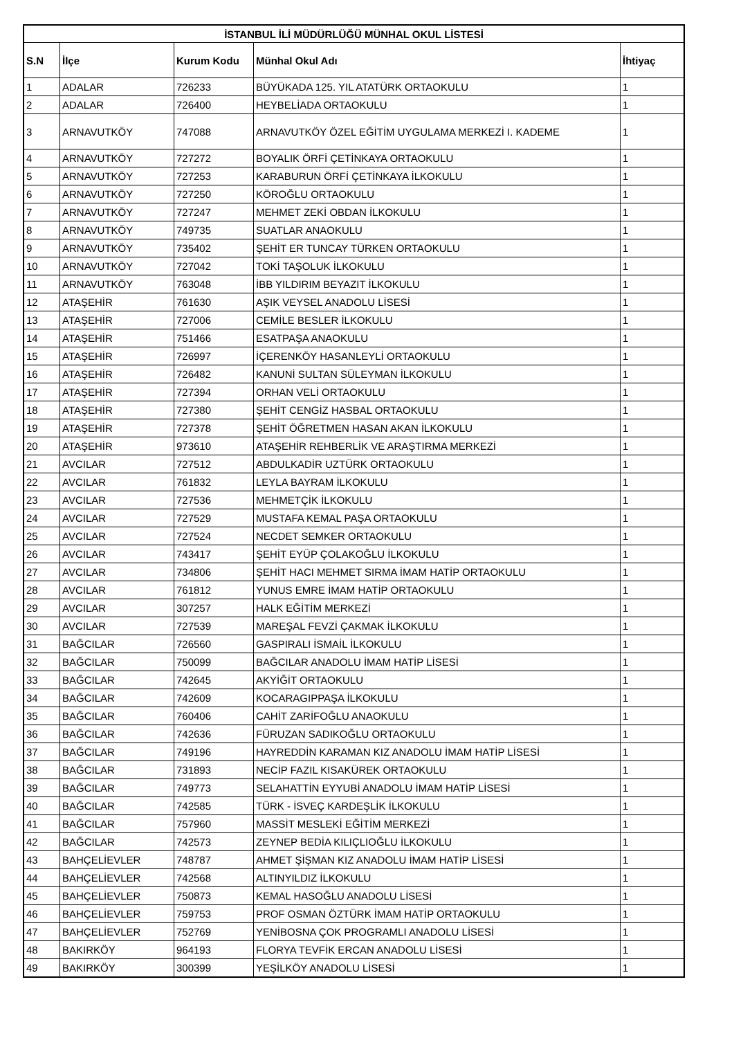| İSTANBUL İLİ MÜDÜRLÜĞÜ MÜNHAL OKUL LİSTESİ | | | | |
| --- | --- | --- | --- | --- |
| S.N | İlçe | Kurum Kodu | Münhal Okul Adı | İhtiyaç |
| 1 | ADALAR | 726233 | BÜYÜKADA 125. YIL ATATÜRK ORTAOKULU | 1 |
| 2 | ADALAR | 726400 | HEYBELİADA ORTAOKULU | 1 |
| 3 | ARNAVUTKÖY | 747088 | ARNAVUTKÖY ÖZEL EĞİTİM UYGULAMA MERKEZİ I. KADEME | 1 |
| 4 | ARNAVUTKÖY | 727272 | BOYALIK ÖRFİ ÇETİNKAYA ORTAOKULU | 1 |
| 5 | ARNAVUTKÖY | 727253 | KARABURUN ÖRFİ ÇETİNKAYA İLKOKULU | 1 |
| 6 | ARNAVUTKÖY | 727250 | KÖROĞLU ORTAOKULU | 1 |
| 7 | ARNAVUTKÖY | 727247 | MEHMET ZEKİ OBDAN İLKOKULU | 1 |
| 8 | ARNAVUTKÖY | 749735 | SUATLAR ANAOKULU | 1 |
| 9 | ARNAVUTKÖY | 735402 | ŞEHİT ER TUNCAY TÜRKEN ORTAOKULU | 1 |
| 10 | ARNAVUTKÖY | 727042 | TOKİ TAŞOLUK İLKOKULU | 1 |
| 11 | ARNAVUTKÖY | 763048 | İBB YILDIRIM BEYAZIT İLKOKULU | 1 |
| 12 | ATAŞEHİR | 761630 | AŞIK VEYSEL ANADOLU LİSESİ | 1 |
| 13 | ATAŞEHİR | 727006 | CEMİLE BESLER İLKOKULU | 1 |
| 14 | ATAŞEHİR | 751466 | ESATPAŞA ANAOKULU | 1 |
| 15 | ATAŞEHİR | 726997 | İÇERENKÖY HASANLEYLİ ORTAOKULU | 1 |
| 16 | ATAŞEHİR | 726482 | KANUNİ SULTAN SÜLEYMAN İLKOKULU | 1 |
| 17 | ATAŞEHİR | 727394 | ORHAN VELİ ORTAOKULU | 1 |
| 18 | ATAŞEHİR | 727380 | ŞEHİT CENGİZ HASBAL ORTAOKULU | 1 |
| 19 | ATAŞEHİR | 727378 | ŞEHİT ÖĞRETMEN HASAN AKAN İLKOKULU | 1 |
| 20 | ATAŞEHİR | 973610 | ATAŞEHİR REHBERLİK VE ARAŞTIRMA MERKEZİ | 1 |
| 21 | AVCILAR | 727512 | ABDULKADİR UZTÜRK ORTAOKULU | 1 |
| 22 | AVCILAR | 761832 | LEYLA BAYRAM İLKOKULU | 1 |
| 23 | AVCILAR | 727536 | MEHMETÇİK İLKOKULU | 1 |
| 24 | AVCILAR | 727529 | MUSTAFA KEMAL PAŞA ORTAOKULU | 1 |
| 25 | AVCILAR | 727524 | NECDET SEMKER ORTAOKULU | 1 |
| 26 | AVCILAR | 743417 | ŞEHİT EYÜP ÇOLAKOĞLU İLKOKULU | 1 |
| 27 | AVCILAR | 734806 | ŞEHİT HACI MEHMET SIRMA İMAM HATİP ORTAOKULU | 1 |
| 28 | AVCILAR | 761812 | YUNUS EMRE İMAM HATİP ORTAOKULU | 1 |
| 29 | AVCILAR | 307257 | HALK EĞİTİM MERKEZİ | 1 |
| 30 | AVCILAR | 727539 | MAREŞAL FEVZİ ÇAKMAK İLKOKULU | 1 |
| 31 | BAĞCILAR | 726560 | GASPIRALI İSMAİL İLKOKULU | 1 |
| 32 | BAĞCILAR | 750099 | BAĞCILAR ANADOLU İMAM HATİP LİSESİ | 1 |
| 33 | BAĞCILAR | 742645 | AKYİĞİT ORTAOKULU | 1 |
| 34 | BAĞCILAR | 742609 | KOCARAGIPPAŞA İLKOKULU | 1 |
| 35 | BAĞCILAR | 760406 | CAHİT ZARİFOĞLU ANAOKULU | 1 |
| 36 | BAĞCILAR | 742636 | FÜRUZAN SADIKOĞLU ORTAOKULU | 1 |
| 37 | BAĞCILAR | 749196 | HAYREDDİN KARAMAN KIZ ANADOLU İMAM HATİP LİSESİ | 1 |
| 38 | BAĞCILAR | 731893 | NECİP FAZIL KISAKÜREK ORTAOKULU | 1 |
| 39 | BAĞCILAR | 749773 | SELAHATTİN EYYUBİ ANADOLU İMAM HATİP LİSESİ | 1 |
| 40 | BAĞCILAR | 742585 | TÜRK - İSVEÇ KARDEŞLİK İLKOKULU | 1 |
| 41 | BAĞCILAR | 757960 | MASSİT MESLEKİ EĞİTİM MERKEZİ | 1 |
| 42 | BAĞCILAR | 742573 | ZEYNEP BEDİA KILIÇLIOĞLU İLKOKULU | 1 |
| 43 | BAHÇELİEVLER | 748787 | AHMET ŞİŞMAN KIZ ANADOLU İMAM HATİP LİSESİ | 1 |
| 44 | BAHÇELİEVLER | 742568 | ALTINYILDIZ İLKOKULU | 1 |
| 45 | BAHÇELİEVLER | 750873 | KEMAL HASOĞLU ANADOLU LİSESİ | 1 |
| 46 | BAHÇELİEVLER | 759753 | PROF OSMAN ÖZTÜRK İMAM HATİP ORTAOKULU | 1 |
| 47 | BAHÇELİEVLER | 752769 | YENİBOSNA ÇOK PROGRAMLI ANADOLU LİSESİ | 1 |
| 48 | BAKIRKÖY | 964193 | FLORYA TEVFİK ERCAN ANADOLU LİSESİ | 1 |
| 49 | BAKIRKÖY | 300399 | YEŞİLKÖY ANADOLU LİSESİ | 1 |